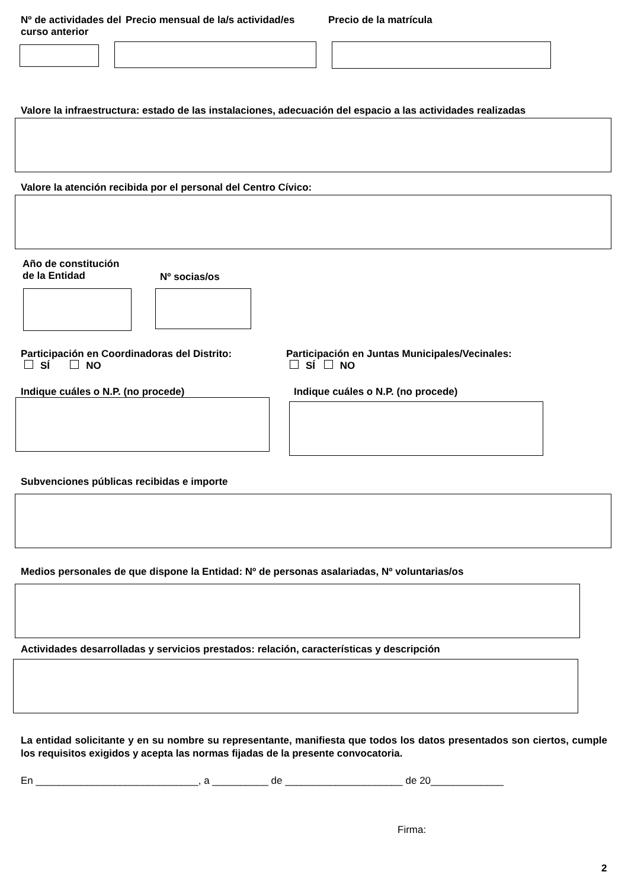Nº de actividades del curso anterior
Precio mensual de la/s actividad/es
Precio de la matrícula
Valore la infraestructura: estado de las instalaciones, adecuación del espacio a las actividades realizadas
Valore la atención recibida por el personal del Centro Cívico:
Año de constitución
de la Entidad
Nº socias/os
Participación en Coordinadoras del Distrito:
SÍ NO
Participación en Juntas Municipales/Vecinales:
SÍ NO
Indique cuáles o N.P. (no procede)
Indique cuáles o N.P. (no procede)
Subvenciones públicas recibidas e importe
Medios personales de que dispone la Entidad: Nº de personas asalariadas, Nº voluntarias/os
Actividades desarrolladas y servicios prestados: relación, características y descripción
La entidad solicitante y en su nombre su representante, manifiesta que todos los datos presentados son ciertos, cumple los requisitos exigidos y acepta las normas fijadas de la presente convocatoria.
En _____________________________, a __________ de _____________________ de 20_____________
Firma:
2